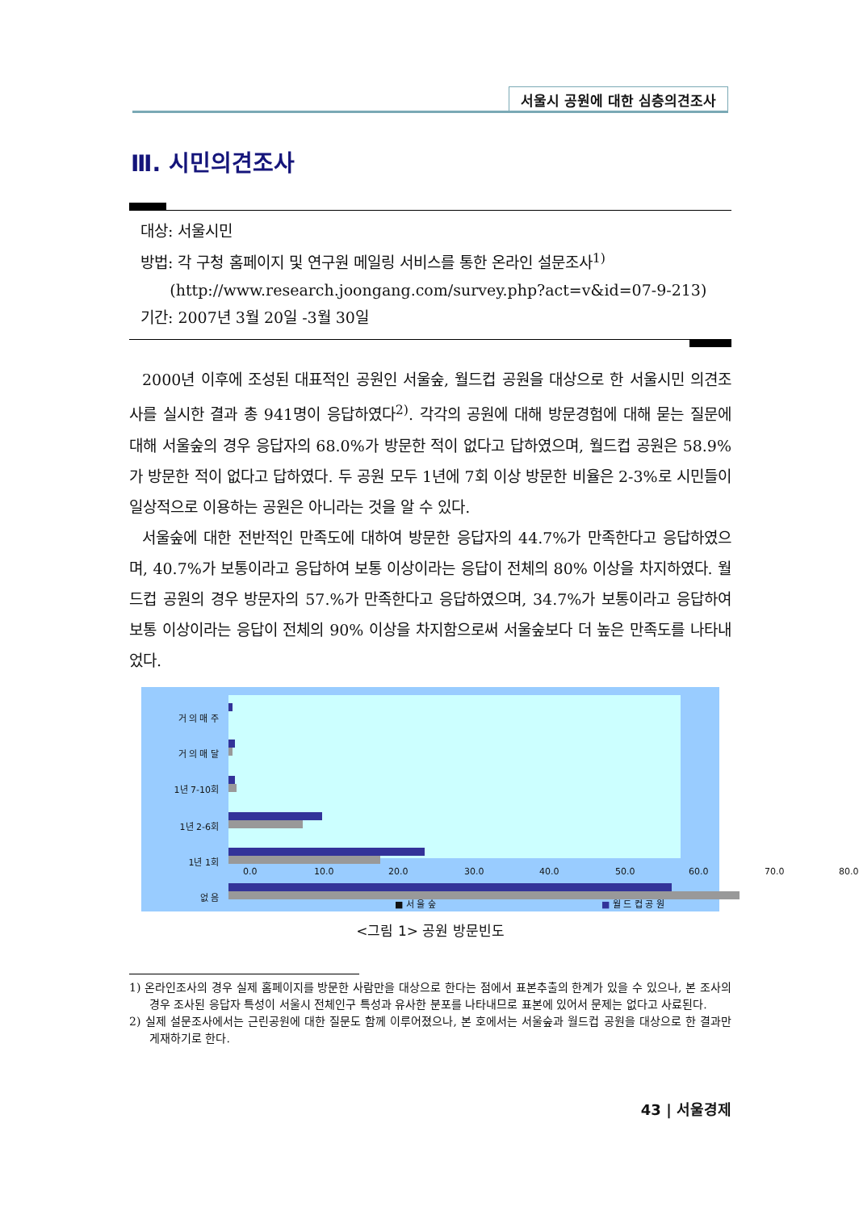서울시 공원에 대한 심층의견조사
Ⅲ. 시민의견조사
대상: 서울시민
방법: 각 구청 홈페이지 및 연구원 메일링 서비스를 통한 온라인 설문조사<sup>1)</sup>
(http://www.research.joongang.com/survey.php?act=v&id=07-9-213)
기간: 2007년 3월 20일 -3월 30일
2000년 이후에 조성된 대표적인 공원인 서울숲, 월드컵 공원을 대상으로 한 서울시민 의견조사를 실시한 결과 총 941명이 응답하였다<sup>2)</sup>. 각각의 공원에 대해 방문경험에 대해 묻는 질문에 대해 서울숲의 경우 응답자의 68.0%가 방문한 적이 없다고 답하였으며, 월드컵 공원은 58.9%가 방문한 적이 없다고 답하였다. 두 공원 모두 1년에 7회 이상 방문한 비율은 2-3%로 시민들이 일상적으로 이용하는 공원은 아니라는 것을 알 수 있다.
서울숲에 대한 전반적인 만족도에 대하여 방문한 응답자의 44.7%가 만족한다고 응답하였으며, 40.7%가 보통이라고 응답하여 보통 이상이라는 응답이 전체의 80% 이상을 차지하였다. 월드컵 공원의 경우 방문자의 57.%가 만족한다고 응답하였으며, 34.7%가 보통이라고 응답하여 보통 이상이라는 응답이 전체의 90% 이상을 차지함으로써 서울숲보다 더 높은 만족도를 나타내었다.
거 의 매 주
거 의 매 달
1년 7-10회
1년 2-6회
1년 1회
없 음
0.0 10.0 20.0 30.0 40.0 50.0 60.0 70.0 80.0
■ 서 울 숲 ■ 월 드 컵 공 원
<그림 1> 공원 방문빈도
1) 온라인조사의 경우 실제 홈페이지를 방문한 사람만을 대상으로 한다는 점에서 표본추출의 한계가 있을 수 있으나, 본 조사의 경우 조사된 응답자 특성이 서울시 전체인구 특성과 유사한 분포를 나타내므로 표본에 있어서 문제는 없다고 사료된다.
2) 실제 설문조사에서는 근린공원에 대한 질문도 함께 이루어졌으나, 본 호에서는 서울숲과 월드컵 공원을 대상으로 한 결과만 게재하기로 한다.
43 | 서울경제